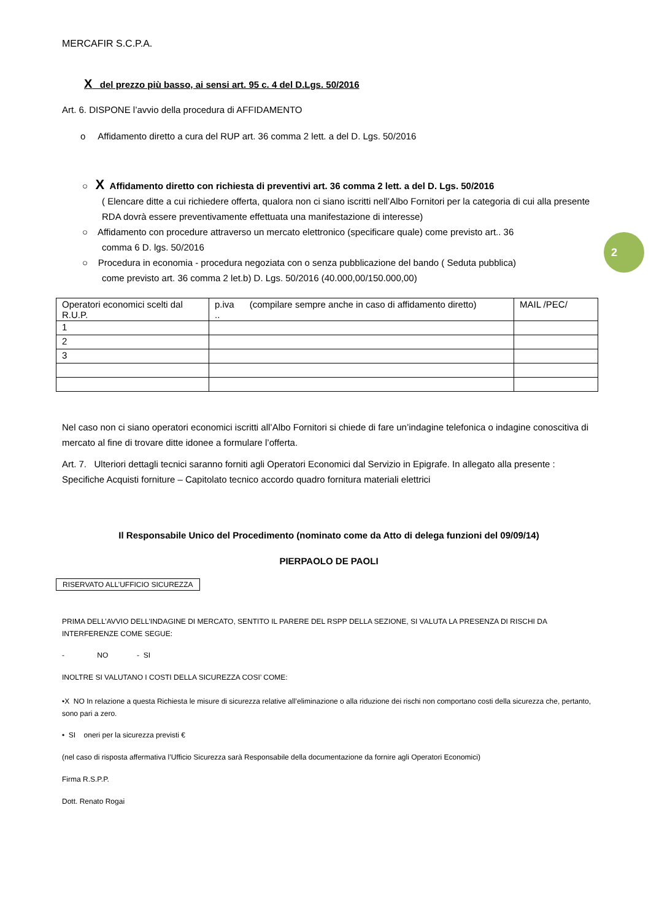2
MERCAFIR S.C.P.A.
X del prezzo più basso, ai sensi art. 95 c. 4 del D.Lgs. 50/2016
Art. 6. DISPONE l’avvio della procedura di AFFIDAMENTO
o Affidamento diretto a cura del RUP art. 36 comma 2 lett. a del D. Lgs. 50/2016
○ X Affidamento diretto con richiesta di preventivi art. 36 comma 2 lett. a del D. Lgs. 50/2016
( Elencare ditte a cui richiedere offerta, qualora non ci siano iscritti nell’Albo Fornitori per la categoria di cui alla presente RDA dovrà essere preventivamente effettuata una manifestazione di interesse)
○ Affidamento con procedure attraverso un mercato elettronico (specificare quale) come previsto art.. 36
comma 6 D. lgs. 50/2016
○ Procedura in economia - procedura negoziata con o senza pubblicazione del bando ( Seduta pubblica)
come previsto art. 36 comma 2 let.b) D. Lgs. 50/2016 (40.000,00/150.000,00)
| Operatori economici scelti dal R.U.P. | p.iva (compilare sempre anche in caso di affidamento diretto) .. | MAIL /PEC/ |
| 1 | | |
| 2 | | |
| 3 | | |
Nel caso non ci siano operatori economici iscritti all’Albo Fornitori si chiede di fare un’indagine telefonica o indagine conoscitiva di mercato al fine di trovare ditte idonee a formulare l’offerta.
Art. 7. Ulteriori dettagli tecnici saranno forniti agli Operatori Economici dal Servizio in Epigrafe. In allegato alla presente : Specifiche Acquisti forniture – Capitolato tecnico accordo quadro fornitura materiali elettrici
Il Responsabile Unico del Procedimento (nominato come da Atto di delega funzioni del 09/09/14)
PIERPAOLO DE PAOLI
RISERVATO ALL’UFFICIO SICUREZZA
PRIMA DELL’AVVIO DELL’INDAGINE DI MERCATO, SENTITO IL PARERE DEL RSPP DELLA SEZIONE, SI VALUTA LA PRESENZA DI RISCHI DA INTERFERENZE COME SEGUE:
- NO - SI
INOLTRE SI VALUTANO I COSTI DELLA SICUREZZA COSI’ COME:
•X NO In relazione a questa Richiesta le misure di sicurezza relative all’eliminazione o alla riduzione dei rischi non comportano costi della sicurezza che, pertanto, sono pari a zero.
• SI oneri per la sicurezza previsti €
(nel caso di risposta affermativa l’Ufficio Sicurezza sarà Responsabile della documentazione da fornire agli Operatori Economici)
Firma R.S.P.P.
Dott. Renato Rogai